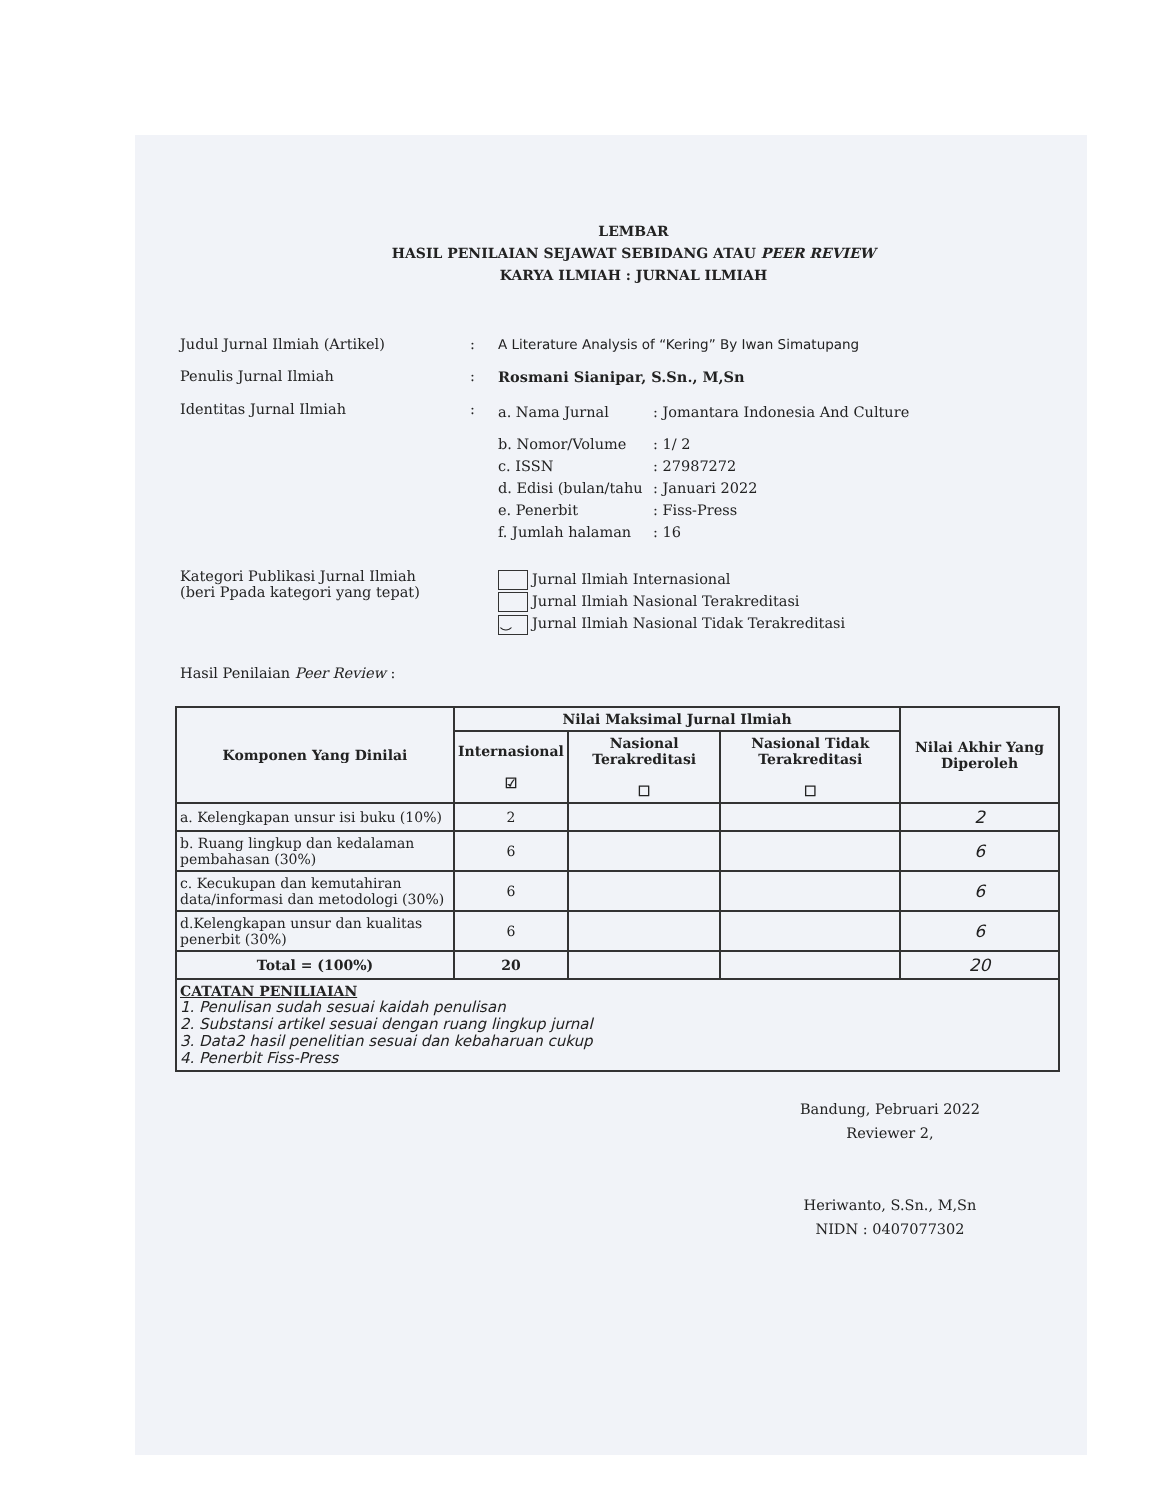LEMBAR
HASIL PENILAIAN SEJAWAT SEBIDANG ATAU PEER REVIEW
KARYA ILMIAH : JURNAL ILMIAH
Judul Jurnal Ilmiah (Artikel) : A Literature Analysis of “Kering” By Iwan Simatupang
Penulis Jurnal Ilmiah : Rosmani Sianipar, S.Sn., M,Sn
Identitas Jurnal Ilmiah :
a. Nama Jurnal: Jomantara Indonesia And Culture
b. Nomor/Volume: 1/ 2
c. ISSN: 27987272
d. Edisi (bulan/tahu: Januari 2022
e. Penerbit: Fiss-Press
f. Jumlah halaman: 16
Kategori Publikasi Jurnal Ilmiah
(beri Ppada kategori yang tepat)
Jurnal Ilmiah Internasional
Jurnal Ilmiah Nasional Terakreditasi
⌣ Jurnal Ilmiah Nasional Tidak Terakreditasi
Hasil Penilaian Peer Review :
| Komponen Yang Dinilai | Nilai Maksimal Jurnal Ilmiah | | | Nilai Akhir Yang Diperoleh |
| --- | --- | --- | --- | --- |
| | Internasional ☑ | Nasional Terakreditasi ☐ | Nasional Tidak Terakreditasi ☐ | |
| a. Kelengkapan unsur isi buku (10%) | 2 | | | 2 |
| b. Ruang lingkup dan kedalaman pembahasan (30%) | 6 | | | 6 |
| c. Kecukupan dan kemutahiran data/informasi dan metodologi (30%) | 6 | | | 6 |
| d.Kelengkapan unsur dan kualitas penerbit (30%) | 6 | | | 6 |
| Total = (100%) | 20 | | | 20 |
| CATATAN PENILIAIAN 1. Penulisan sudah sesuai kaidah penulisan 2. Substansi artikel sesuai dengan ruang lingkup jurnal 3. Data2 hasil penelitian sesuai dan kebaharuan cukup 4. Penerbit Fiss-Press | | | | |
Bandung, Pebruari 2022
Reviewer 2,
Heriwanto, S.Sn., M,Sn
NIDN : 0407077302